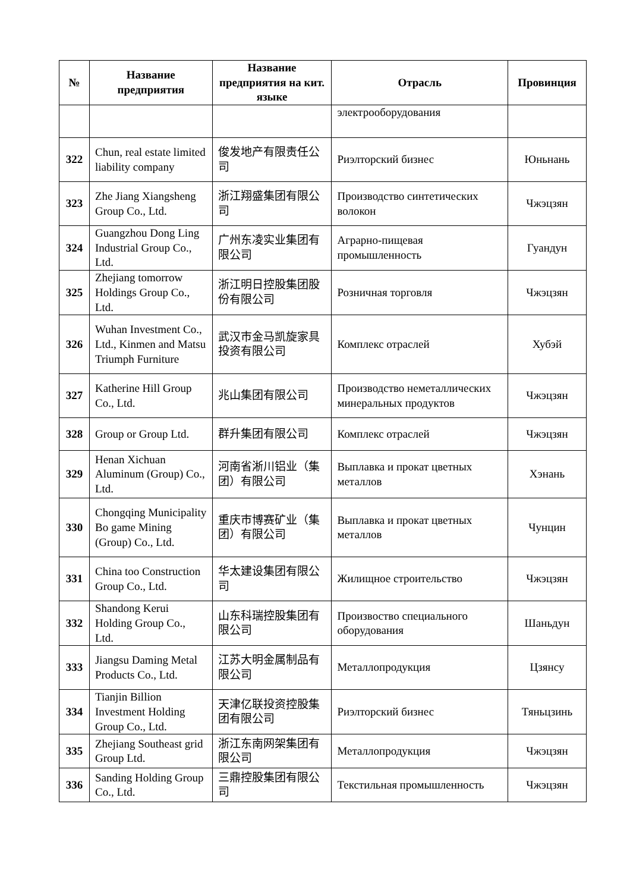| № | Название предприятия | Название предприятия на кит. языке | Отрасль | Провинция |
| --- | --- | --- | --- | --- |
| | | | электрооборудования | |
| 322 | Chun, real estate limited liability company | 俊发地产有限责任公司 | Риэлторский бизнес | Юньнань |
| 323 | Zhe Jiang Xiangsheng Group Co., Ltd. | 浙江翔盛集团有限公司 | Производство синтетических волокон | Чжэцзян |
| 324 | Guangzhou Dong Ling Industrial Group Co., Ltd. | 广州东凌实业集团有限公司 | Аграрно-пищевая промышленность | Гуандун |
| 325 | Zhejiang tomorrow Holdings Group Co., Ltd. | 浙江明日控股集团股份有限公司 | Розничная торговля | Чжэцзян |
| 326 | Wuhan Investment Co., Ltd., Kinmen and Matsu Triumph Furniture | 武汉市金马凯旋家具投资有限公司 | Комплекс отраслей | Хубэй |
| 327 | Katherine Hill Group Co., Ltd. | 兆山集团有限公司 | Производство неметаллических минеральных продуктов | Чжэцзян |
| 328 | Group or Group Ltd. | 群升集团有限公司 | Комплекс отраслей | Чжэцзян |
| 329 | Henan Xichuan Aluminum (Group) Co., Ltd. | 河南省淅川铝业（集团）有限公司 | Выплавка и прокат цветных металлов | Хэнань |
| 330 | Chongqing Municipality Bo game Mining (Group) Co., Ltd. | 重庆市博赛矿业（集团）有限公司 | Выплавка и прокат цветных металлов | Чунцин |
| 331 | China too Construction Group Co., Ltd. | 华太建设集团有限公司 | Жилищное строительство | Чжэцзян |
| 332 | Shandong Kerui Holding Group Co., Ltd. | 山东科瑞控股集团有限公司 | Произвоство специального оборудования | Шаньдун |
| 333 | Jiangsu Daming Metal Products Co., Ltd. | 江苏大明金属制品有限公司 | Металлопродукция | Цзянсу |
| 334 | Tianjin Billion Investment Holding Group Co., Ltd. | 天津亿联投资控股集团有限公司 | Риэлторский бизнес | Тяньцзинь |
| 335 | Zhejiang Southeast grid Group Ltd. | 浙江东南网架集团有限公司 | Металлопродукция | Чжэцзян |
| 336 | Sanding Holding Group Co., Ltd. | 三鼎控股集团有限公司 | Текстильная промышленность | Чжэцзян |